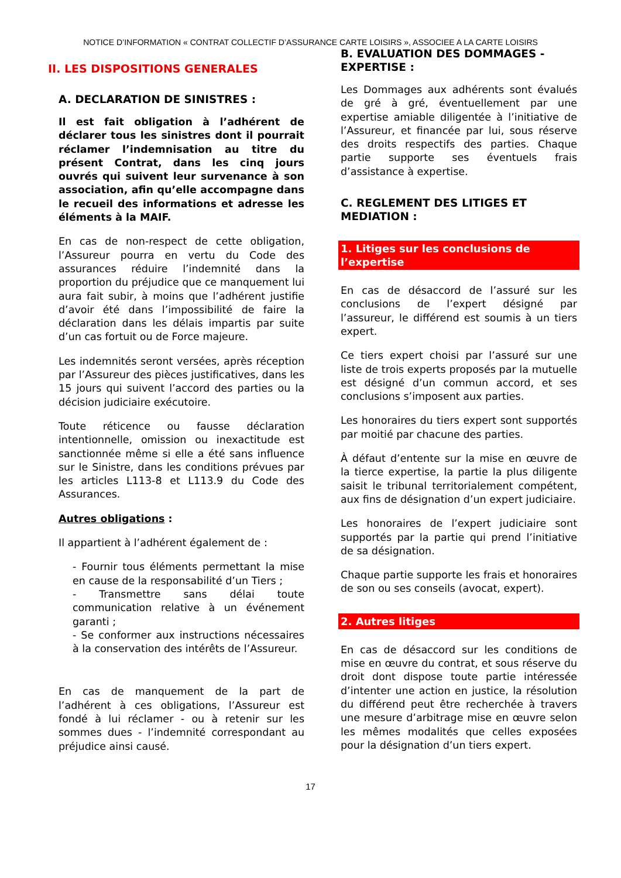NOTICE D’INFORMATION « CONTRAT COLLECTIF D’ASSURANCE CARTE LOISIRS », ASSOCIEE A LA CARTE LOISIRS
II. LES DISPOSITIONS GENERALES
A. DECLARATION DE SINISTRES :
Il est fait obligation à l’adhérent de déclarer tous les sinistres dont il pourrait réclamer l’indemnisation au titre du présent Contrat, dans les cinq jours ouvrés qui suivent leur survenance à son association, afin qu’elle accompagne dans le recueil des informations et adresse les éléments à la MAIF.
En cas de non-respect de cette obligation, l’Assureur pourra en vertu du Code des assurances réduire l’indemnité dans la proportion du préjudice que ce manquement lui aura fait subir, à moins que l’adhérent justifie d’avoir été dans l’impossibilité de faire la déclaration dans les délais impartis par suite d’un cas fortuit ou de Force majeure.
Les indemnités seront versées, après réception par l’Assureur des pièces justificatives, dans les 15 jours qui suivent l’accord des parties ou la décision judiciaire exécutoire.
Toute réticence ou fausse déclaration intentionnelle, omission ou inexactitude est sanctionnée même si elle a été sans influence sur le Sinistre, dans les conditions prévues par les articles L113-8 et L113.9 du Code des Assurances.
Autres obligations :
Il appartient à l’adhérent également de :
- Fournir tous éléments permettant la mise en cause de la responsabilité d’un Tiers ;
- Transmettre sans délai toute communication relative à un événement garanti ;
- Se conformer aux instructions nécessaires à la conservation des intérêts de l’Assureur.
En cas de manquement de la part de l’adhérent à ces obligations, l’Assureur est fondé à lui réclamer - ou à retenir sur les sommes dues - l’indemnité correspondant au préjudice ainsi causé.
B. EVALUATION DES DOMMAGES - EXPERTISE :
Les Dommages aux adhérents sont évalués de gré à gré, éventuellement par une expertise amiable diligentée à l’initiative de l’Assureur, et financée par lui, sous réserve des droits respectifs des parties. Chaque partie supporte ses éventuels frais d’assistance à expertise.
C. REGLEMENT DES LITIGES ET MEDIATION :
1. Litiges sur les conclusions de l’expertise
En cas de désaccord de l’assuré sur les conclusions de l’expert désigné par l’assureur, le différend est soumis à un tiers expert.
Ce tiers expert choisi par l’assuré sur une liste de trois experts proposés par la mutuelle est désigné d’un commun accord, et ses conclusions s’imposent aux parties.
Les honoraires du tiers expert sont supportés par moitié par chacune des parties.
À défaut d’entente sur la mise en œuvre de la tierce expertise, la partie la plus diligente saisit le tribunal territorialement compétent, aux fins de désignation d’un expert judiciaire.
Les honoraires de l’expert judiciaire sont supportés par la partie qui prend l’initiative de sa désignation.
Chaque partie supporte les frais et honoraires de son ou ses conseils (avocat, expert).
2. Autres litiges
En cas de désaccord sur les conditions de mise en œuvre du contrat, et sous réserve du droit dont dispose toute partie intéressée d’intenter une action en justice, la résolution du différend peut être recherchée à travers une mesure d’arbitrage mise en œuvre selon les mêmes modalités que celles exposées pour la désignation d’un tiers expert.
17